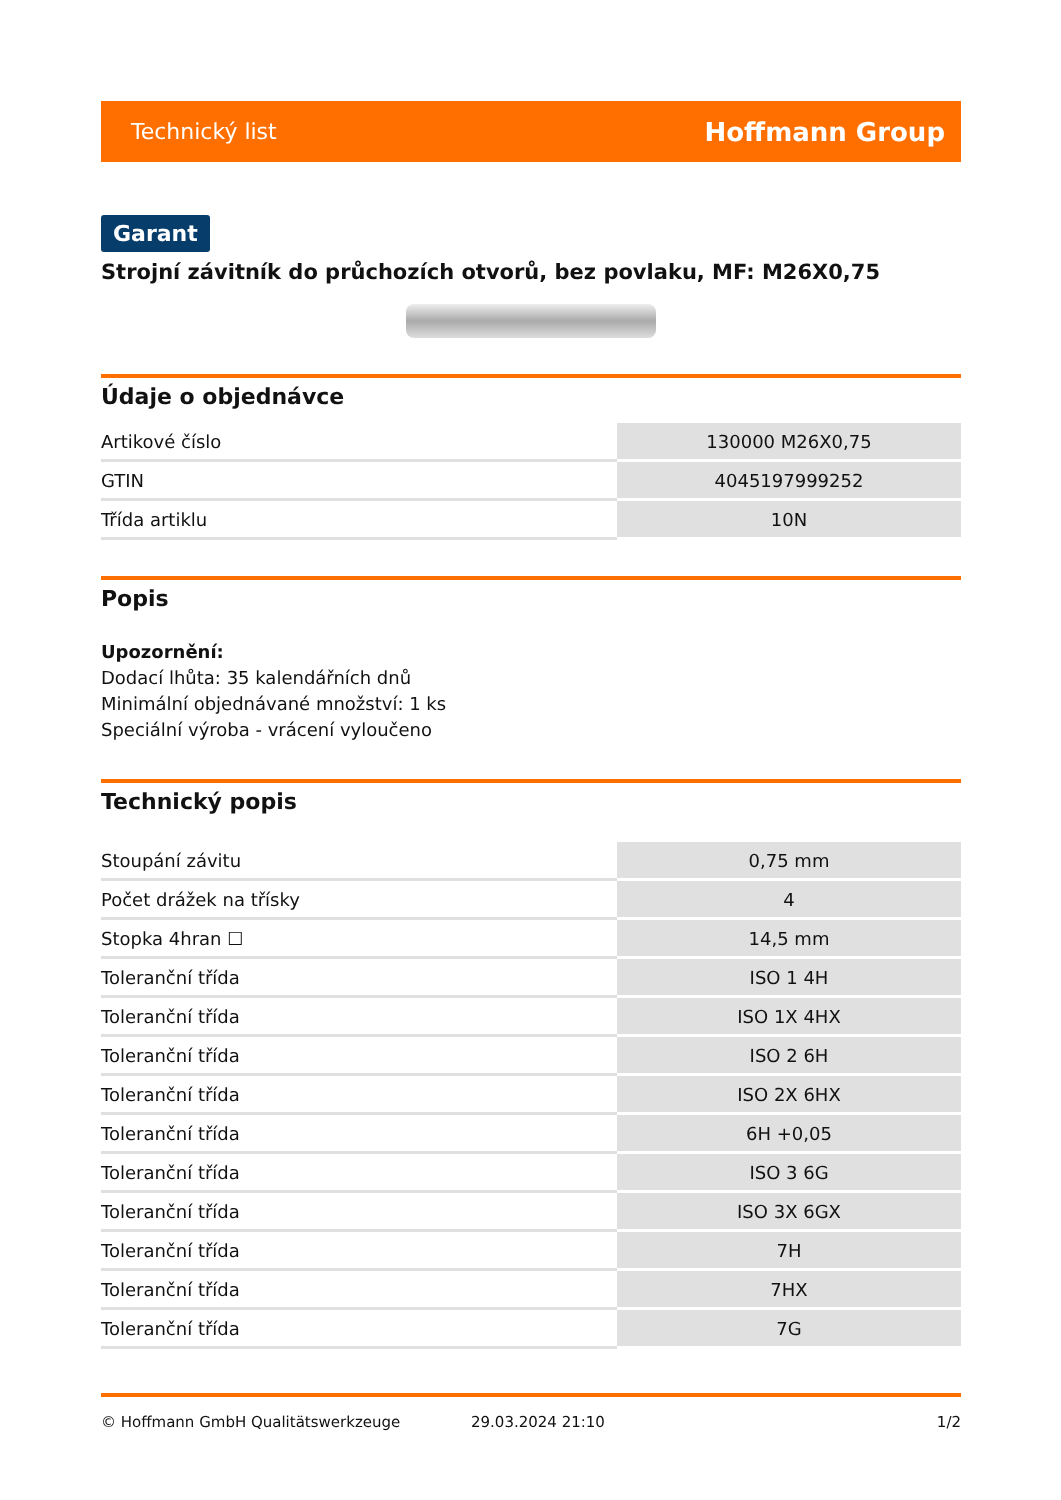Technický list Hoffmann Group
Garant
Strojní závitník do průchozích otvorů, bez povlaku, MF: M26X0,75
Údaje o objednávce
| Artikové číslo | 130000 M26X0,75 |
| GTIN | 4045197999252 |
| Třída artiklu | 10N |
Popis
Upozornění:
Dodací lhůta: 35 kalendářních dnů
Minimální objednávané množství: 1 ks
Speciální výroba - vrácení vyloučeno
Technický popis
| Stoupání závitu | 0,75 mm |
| Počet drážek na třísky | 4 |
| Stopka 4hran ☐ | 14,5 mm |
| Toleranční třída | ISO 1 4H |
| Toleranční třída | ISO 1X 4HX |
| Toleranční třída | ISO 2 6H |
| Toleranční třída | ISO 2X 6HX |
| Toleranční třída | 6H +0,05 |
| Toleranční třída | ISO 3 6G |
| Toleranční třída | ISO 3X 6GX |
| Toleranční třída | 7H |
| Toleranční třída | 7HX |
| Toleranční třída | 7G |
© Hoffmann GmbH Qualitätswerkzeuge 29.03.2024 21:10 1/2